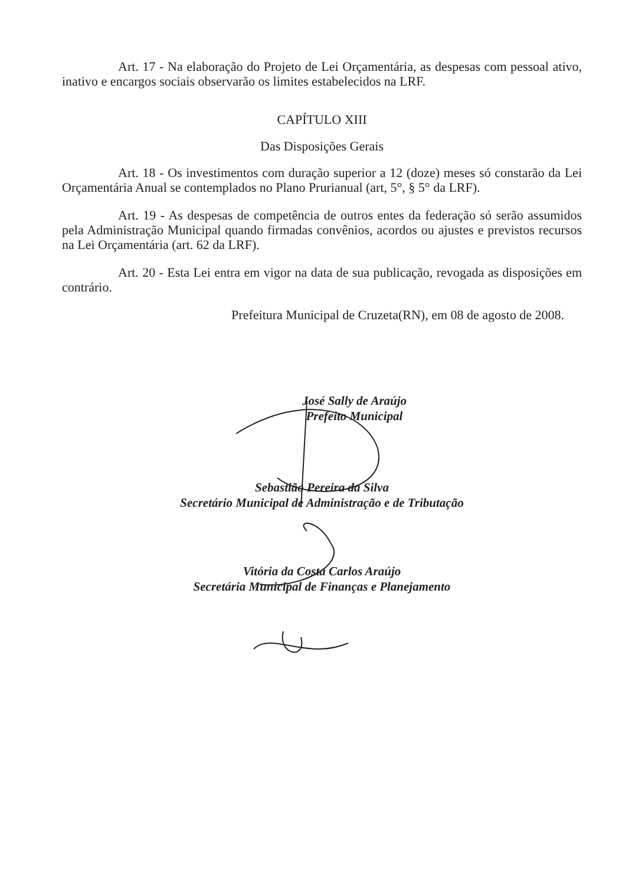Art. 17 - Na elaboração do Projeto de Lei Orçamentária, as despesas com pessoal ativo, inativo e encargos sociais observarão os limites estabelecidos na LRF.
CAPÍTULO XIII
Das Disposições Gerais
Art. 18 - Os investimentos com duração superior a 12 (doze) meses só constarão da Lei Orçamentária Anual se contemplados no Plano Prurianual (art, 5°, § 5° da LRF).
Art. 19 - As despesas de competência de outros entes da federação só serão assumidos pela Administração Municipal quando firmadas convênios, acordos ou ajustes e previstos recursos na Lei Orçamentária (art. 62 da LRF).
Art. 20 - Esta Lei entra em vigor na data de sua publicação, revogada as disposições em contrário.
Prefeitura Municipal de Cruzeta(RN), em 08 de agosto de 2008.
José Sally de Araújo
Prefeito Municipal
Sebastião Pereira da Silva
Secretário Municipal de Administração e de Tributação
Vitória da Costa Carlos Araújo
Secretária Municipal de Finanças e Planejamento